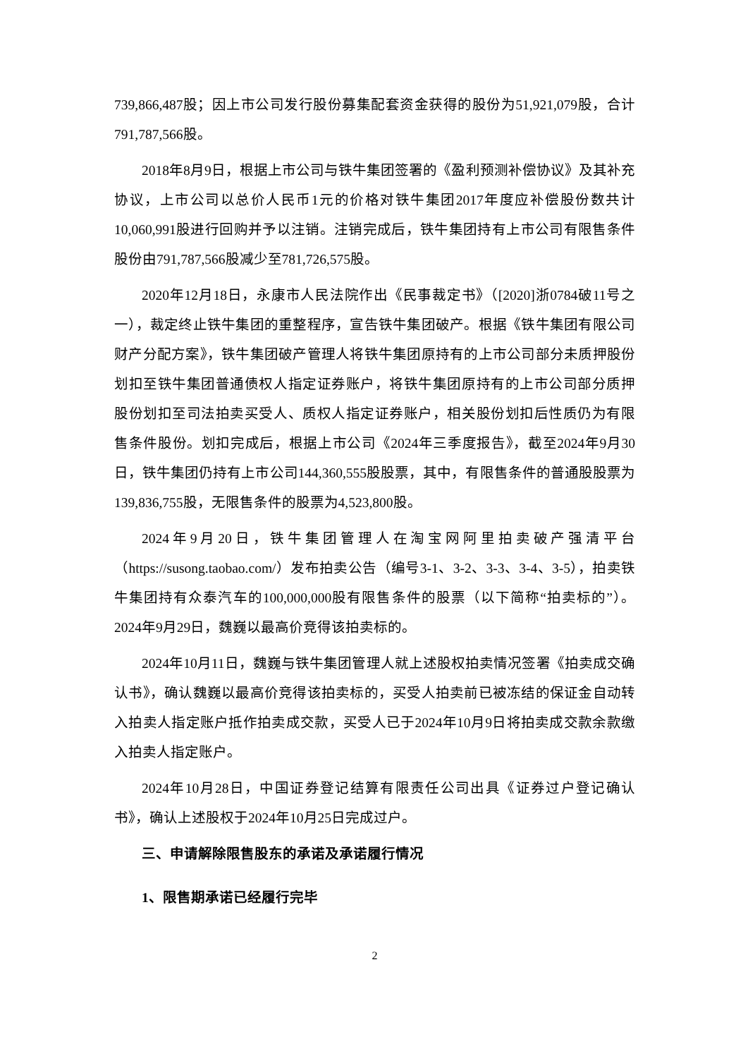739,866,487股；因上市公司发行股份募集配套资金获得的股份为51,921,079股，合计791,787,566股。
2018年8月9日，根据上市公司与铁牛集团签署的《盈利预测补偿协议》及其补充协议，上市公司以总价人民币1元的价格对铁牛集团2017年度应补偿股份数共计10,060,991股进行回购并予以注销。注销完成后，铁牛集团持有上市公司有限售条件股份由791,787,566股减少至781,726,575股。
2020年12月18日，永康市人民法院作出《民事裁定书》（[2020]浙0784破11号之一），裁定终止铁牛集团的重整程序，宣告铁牛集团破产。根据《铁牛集团有限公司财产分配方案》，铁牛集团破产管理人将铁牛集团原持有的上市公司部分未质押股份划扣至铁牛集团普通债权人指定证券账户，将铁牛集团原持有的上市公司部分质押股份划扣至司法拍卖买受人、质权人指定证券账户，相关股份划扣后性质仍为有限售条件股份。划扣完成后，根据上市公司《2024年三季度报告》，截至2024年9月30日，铁牛集团仍持有上市公司144,360,555股股票，其中，有限售条件的普通股股票为139,836,755股，无限售条件的股票为4,523,800股。
2024年9月20日，铁牛集团管理人在淘宝网阿里拍卖破产强清平台（https://susong.taobao.com/）发布拍卖公告（编号3-1、3-2、3-3、3-4、3-5），拍卖铁牛集团持有众泰汽车的100,000,000股有限售条件的股票（以下简称“拍卖标的”）。2024年9月29日，魏巍以最高价竞得该拍卖标的。
2024年10月11日，魏巍与铁牛集团管理人就上述股权拍卖情况签署《拍卖成交确认书》，确认魏巍以最高价竞得该拍卖标的，买受人拍卖前已被冻结的保证金自动转入拍卖人指定账户抵作拍卖成交款，买受人已于2024年10月9日将拍卖成交款余款缴入拍卖人指定账户。
2024年10月28日，中国证券登记结算有限责任公司出具《证券过户登记确认书》，确认上述股权于2024年10月25日完成过户。
三、申请解除限售股东的承诺及承诺履行情况
1、限售期承诺已经履行完毕
2